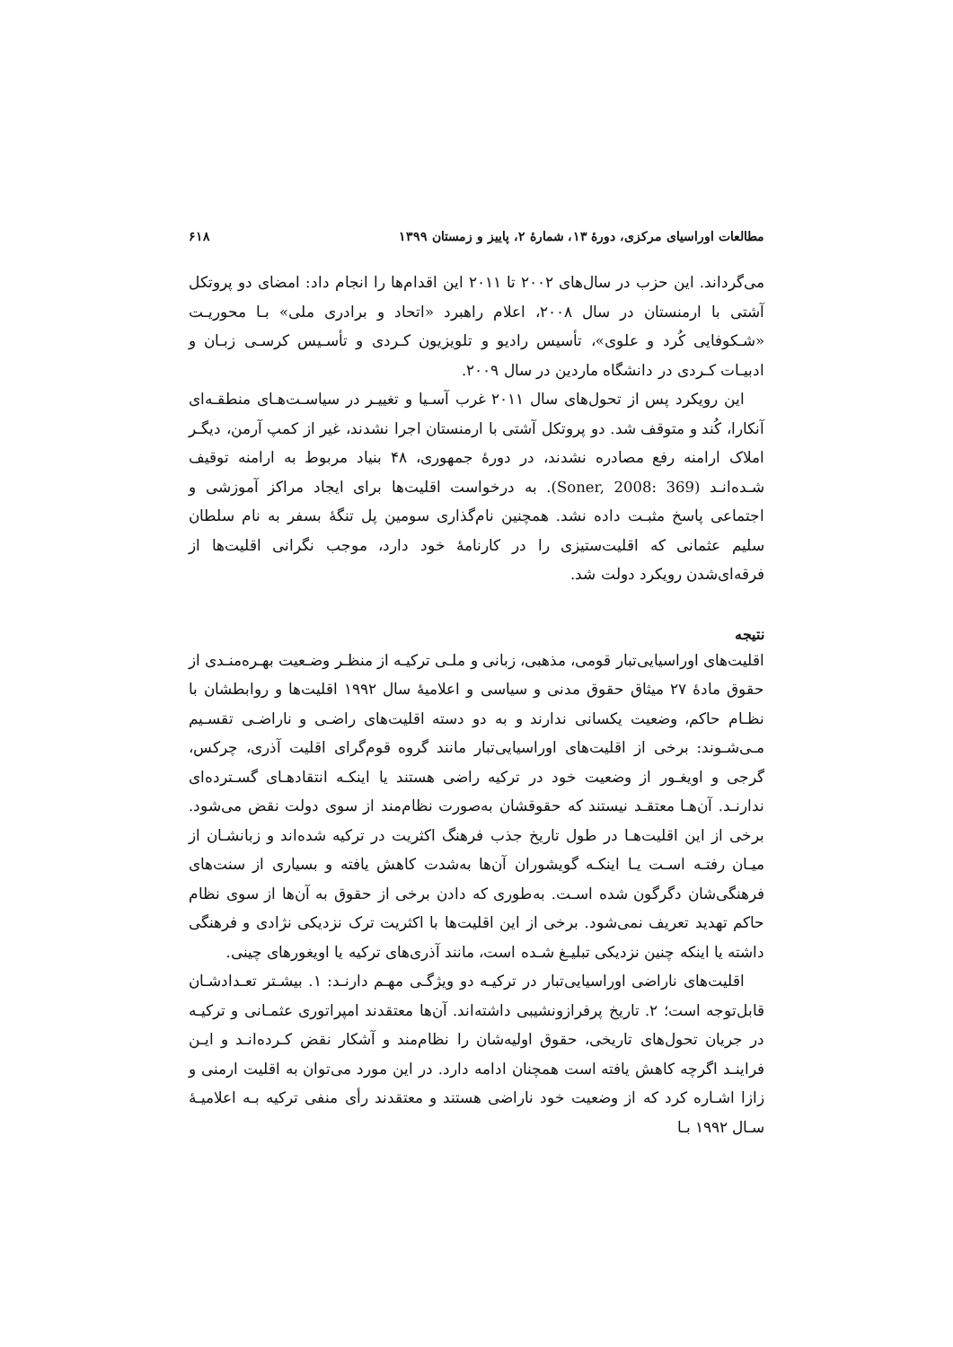مطالعات اوراسیای مرکزی، دورهٔ ۱۳، شمارهٔ ۲، پاییز و زمستان ۱۳۹۹ ۶۱۸
می‌گرداند. این حزب در سال‌های ۲۰۰۲ تا ۲۰۱۱ این اقدام‌ها را انجام داد: امضای دو پروتکل آشتی با ارمنستان در سال ۲۰۰۸، اعلام راهبرد «اتحاد و برادری ملی» بـا محوریـت «شـکوفایی کُرد و علوی»، تأسیس رادیو و تلویزیون کـردی و تأسـیس کرسـی زبـان و ادبیـات کـردی در دانشگاه ماردین در سال ۲۰۰۹.
این رویکرد پس از تحول‌های سال ۲۰۱۱ غرب آسـیا و تغییـر در سیاسـت‌هـای منطقـه‌ای آنکارا، کُند و متوقف شد. دو پروتکل آشتی با ارمنستان اجرا نشدند، غیر از کمپ آرمن، دیگـر املاک ارامنه رفع مصادره نشدند، در دورهٔ جمهوری، ۴۸ بنیاد مربوط به ارامنه توقیف شـده‌انـد (Soner, 2008: 369). به درخواست اقلیت‌ها برای ایجاد مراکز آموزشی و اجتماعی پاسخ مثبـت داده نشد. همچنین نام‌گذاری سومین پل تنگهٔ بسفر به نام سلطان سلیم عثمانی که اقلیت‌ستیزی را در کارنامهٔ خود دارد، موجب نگرانی اقلیت‌ها از فرقه‌ای‌شدن رویکرد دولت شد.
نتیجه
اقلیت‌های اوراسیایی‌تبار قومی، مذهبی، زبانی و ملـی ترکیـه از منظـر وضـعیت بهـره‌منـدی از حقوق مادهٔ ۲۷ میثاق حقوق مدنی و سیاسی و اعلامیهٔ سال ۱۹۹۲ اقلیت‌ها و روابطشان با نظـام حاکم، وضعیت یکسانی ندارند و به دو دسته اقلیت‌های راضـی و ناراضـی تقسـیم مـی‌شـوند: برخی از اقلیت‌های اوراسیایی‌تبار مانند گروه قوم‌گرای اقلیت آذری، چرکس، گرجی و اویغـور از وضعیت خود در ترکیه راضی هستند یا اینکـه انتقادهـای گسـترده‌ای ندارنـد. آن‌هـا معتقـد نیستند که حقوقشان به‌صورت نظام‌مند از سوی دولت نقض می‌شود. برخی از این اقلیت‌هـا در طول تاریخ جذب فرهنگ اکثریت در ترکیه شده‌اند و زبانشـان از میـان رفتـه اسـت یـا اینکـه گویشوران آن‌ها به‌شدت کاهش یافته و بسیاری از سنت‌های فرهنگی‌شان دگرگون شده اسـت. به‌طوری که دادن برخی از حقوق به آن‌ها از سوی نظام حاکم تهدید تعریف نمی‌شود. برخی از این اقلیت‌ها با اکثریت ترک نزدیکی نژادی و فرهنگی داشته یا اینکه چنین نزدیکی تبلیـغ شـده است، مانند آذری‌های ترکیه یا اویغورهای چینی.
اقلیت‌های ناراضی اوراسیایی‌تبار در ترکیـه دو ویژگـی مهـم دارنـد: ۱. بیشـتر تعـدادشـان قابل‌توجه است؛ ۲. تاریخ پرفرازونشیبی داشته‌اند. آن‌ها معتقدند امپراتوری عثمـانی و ترکیـه در جریان تحول‌های تاریخی، حقوق اولیه‌شان را نظام‌مند و آشکار نقض کـرده‌انـد و ایـن فراینـد اگرچه کاهش یافته است همچنان ادامه دارد. در این مورد می‌توان به اقلیت ارمنی و زازا اشـاره کرد که از وضعیت خود ناراضی هستند و معتقدند رأی منفی ترکیه بـه اعلامیـهٔ سـال ۱۹۹۲ بـا